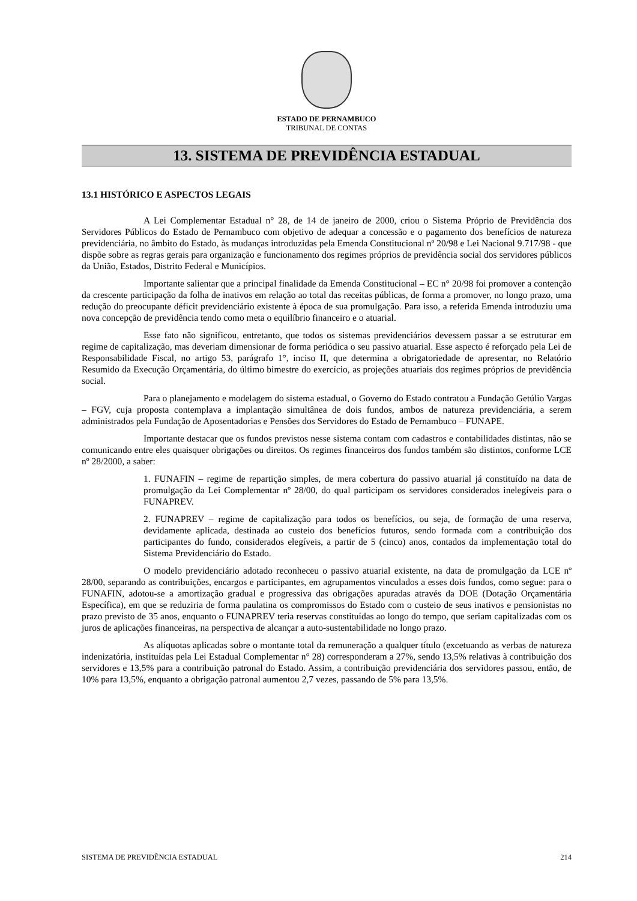ESTADO DE PERNAMBUCO
TRIBUNAL DE CONTAS
13. SISTEMA DE PREVIDÊNCIA ESTADUAL
13.1 HISTÓRICO E ASPECTOS LEGAIS
A Lei Complementar Estadual n° 28, de 14 de janeiro de 2000, criou o Sistema Próprio de Previdência dos Servidores Públicos do Estado de Pernambuco com objetivo de adequar a concessão e o pagamento dos benefícios de natureza previdenciária, no âmbito do Estado, às mudanças introduzidas pela Emenda Constitucional nº 20/98 e Lei Nacional 9.717/98 - que dispõe sobre as regras gerais para organização e funcionamento dos regimes próprios de previdência social dos servidores públicos da União, Estados, Distrito Federal e Municípios.
Importante salientar que a principal finalidade da Emenda Constitucional – EC n° 20/98 foi promover a contenção da crescente participação da folha de inativos em relação ao total das receitas públicas, de forma a promover, no longo prazo, uma redução do preocupante déficit previdenciário existente à época de sua promulgação. Para isso, a referida Emenda introduziu uma nova concepção de previdência tendo como meta o equilíbrio financeiro e o atuarial.
Esse fato não significou, entretanto, que todos os sistemas previdenciários devessem passar a se estruturar em regime de capitalização, mas deveriam dimensionar de forma periódica o seu passivo atuarial. Esse aspecto é reforçado pela Lei de Responsabilidade Fiscal, no artigo 53, parágrafo 1°, inciso II, que determina a obrigatoriedade de apresentar, no Relatório Resumido da Execução Orçamentária, do último bimestre do exercício, as projeções atuariais dos regimes próprios de previdência social.
Para o planejamento e modelagem do sistema estadual, o Governo do Estado contratou a Fundação Getúlio Vargas – FGV, cuja proposta contemplava a implantação simultânea de dois fundos, ambos de natureza previdenciária, a serem administrados pela Fundação de Aposentadorias e Pensões dos Servidores do Estado de Pernambuco – FUNAPE.
Importante destacar que os fundos previstos nesse sistema contam com cadastros e contabilidades distintas, não se comunicando entre eles quaisquer obrigações ou direitos. Os regimes financeiros dos fundos também são distintos, conforme LCE nº 28/2000, a saber:
1. FUNAFIN – regime de repartição simples, de mera cobertura do passivo atuarial já constituído na data de promulgação da Lei Complementar nº 28/00, do qual participam os servidores considerados inelegíveis para o FUNAPREV.
2. FUNAPREV – regime de capitalização para todos os benefícios, ou seja, de formação de uma reserva, devidamente aplicada, destinada ao custeio dos benefícios futuros, sendo formada com a contribuição dos participantes do fundo, considerados elegíveis, a partir de 5 (cinco) anos, contados da implementação total do Sistema Previdenciário do Estado.
O modelo previdenciário adotado reconheceu o passivo atuarial existente, na data de promulgação da LCE nº 28/00, separando as contribuições, encargos e participantes, em agrupamentos vinculados a esses dois fundos, como segue: para o FUNAFIN, adotou-se a amortização gradual e progressiva das obrigações apuradas através da DOE (Dotação Orçamentária Específica), em que se reduziria de forma paulatina os compromissos do Estado com o custeio de seus inativos e pensionistas no prazo previsto de 35 anos, enquanto o FUNAPREV teria reservas constituídas ao longo do tempo, que seriam capitalizadas com os juros de aplicações financeiras, na perspectiva de alcançar a auto-sustentabilidade no longo prazo.
As alíquotas aplicadas sobre o montante total da remuneração a qualquer título (excetuando as verbas de natureza indenizatória, instituídas pela Lei Estadual Complementar n° 28) corresponderam a 27%, sendo 13,5% relativas à contribuição dos servidores e 13,5% para a contribuição patronal do Estado. Assim, a contribuição previdenciária dos servidores passou, então, de 10% para 13,5%, enquanto a obrigação patronal aumentou 2,7 vezes, passando de 5% para 13,5%.
SISTEMA DE PREVIDÊNCIA ESTADUAL 214